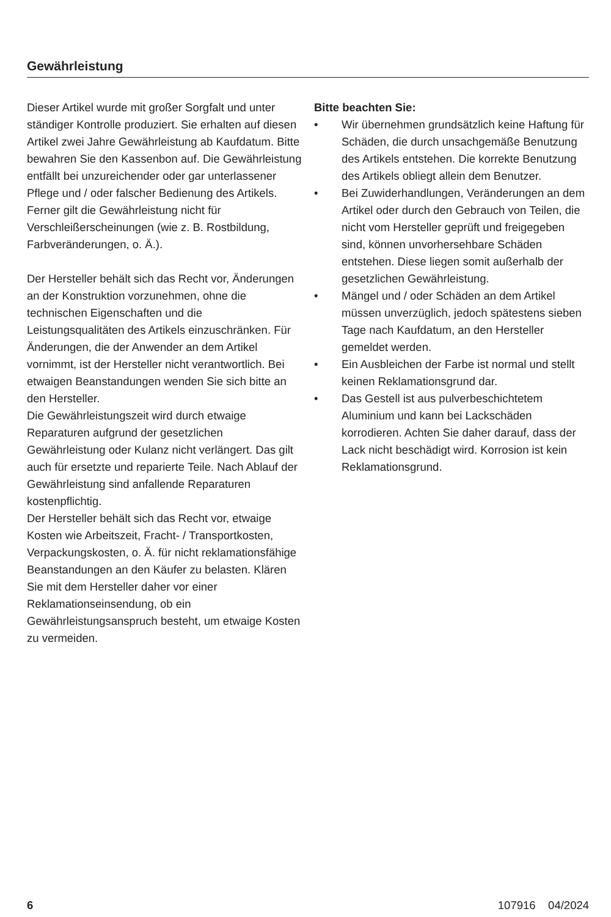Gewährleistung
Dieser Artikel wurde mit großer Sorgfalt und unter ständiger Kontrolle produziert. Sie erhalten auf diesen Artikel zwei Jahre Gewährleistung ab Kaufdatum. Bitte bewahren Sie den Kassenbon auf. Die Gewährleistung entfällt bei unzureichender oder gar unterlassener Pflege und / oder falscher Bedienung des Artikels. Ferner gilt die Gewährleistung nicht für Verschleißerscheinungen (wie z. B. Rostbildung, Farbveränderungen, o. Ä.).
Der Hersteller behält sich das Recht vor, Änderungen an der Konstruktion vorzunehmen, ohne die technischen Eigenschaften und die Leistungsqualitäten des Artikels einzuschränken. Für Änderungen, die der Anwender an dem Artikel vornimmt, ist der Hersteller nicht verantwortlich. Bei etwaigen Beanstandungen wenden Sie sich bitte an den Hersteller.
Die Gewährleistungszeit wird durch etwaige Reparaturen aufgrund der gesetzlichen Gewährleistung oder Kulanz nicht verlängert. Das gilt auch für ersetzte und reparierte Teile. Nach Ablauf der Gewährleistung sind anfallende Reparaturen kostenpflichtig.
Der Hersteller behält sich das Recht vor, etwaige Kosten wie Arbeitszeit, Fracht- / Transportkosten, Verpackungskosten, o. Ä. für nicht reklamationsfähige Beanstandungen an den Käufer zu belasten. Klären Sie mit dem Hersteller daher vor einer Reklamationseinsendung, ob ein Gewährleistungsanspruch besteht, um etwaige Kosten zu vermeiden.
Bitte beachten Sie:
• Wir übernehmen grundsätzlich keine Haftung für Schäden, die durch unsachgemäße Benutzung des Artikels entstehen. Die korrekte Benutzung des Artikels obliegt allein dem Benutzer.
• Bei Zuwiderhandlungen, Veränderungen an dem Artikel oder durch den Gebrauch von Teilen, die nicht vom Hersteller geprüft und freigegeben sind, können unvorhersehbare Schäden entstehen. Diese liegen somit außerhalb der gesetzlichen Gewährleistung.
• Mängel und / oder Schäden an dem Artikel müssen unverzüglich, jedoch spätestens sieben Tage nach Kaufdatum, an den Hersteller gemeldet werden.
• Ein Ausbleichen der Farbe ist normal und stellt keinen Reklamationsgrund dar.
• Das Gestell ist aus pulverbeschichtetem Aluminium und kann bei Lackschäden korrodieren. Achten Sie daher darauf, dass der Lack nicht beschädigt wird. Korrosion ist kein Reklamationsgrund.
6 107916 04/2024